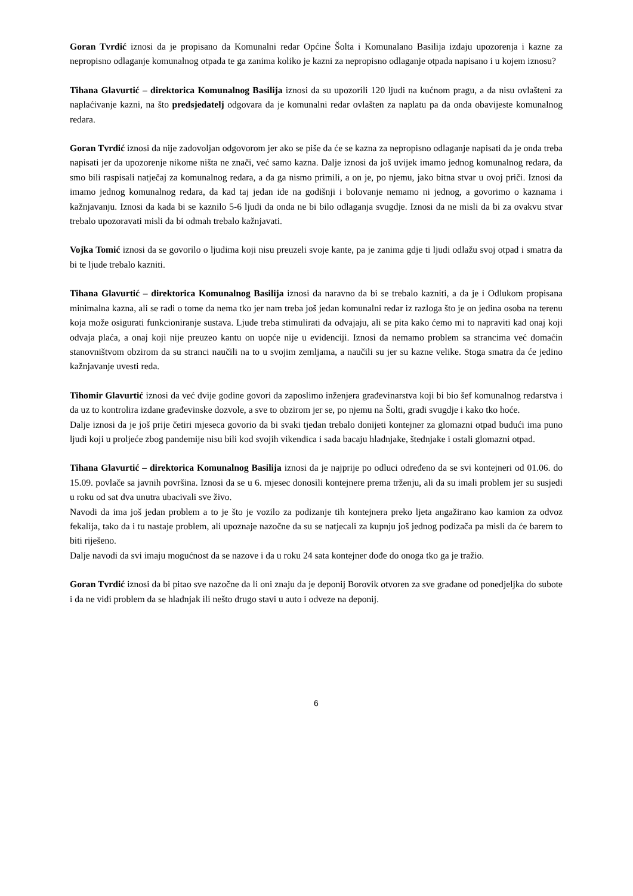Goran Tvrdić iznosi da je propisano da Komunalni redar Općine Šolta i Komunalano Basilija izdaju upozorenja i kazne za nepropisno odlaganje komunalnog otpada te ga zanima koliko je kazni za nepropisno odlaganje otpada napisano i u kojem iznosu?
Tihana Glavurtić – direktorica Komunalnog Basilija iznosi da su upozorili 120 ljudi na kućnom pragu, a da nisu ovlašteni za naplaćivanje kazni, na što predsjedatelj odgovara da je komunalni redar ovlašten za naplatu pa da onda obavijeste komunalnog redara.
Goran Tvrdić iznosi da nije zadovoljan odgovorom jer ako se piše da će se kazna za nepropisno odlaganje napisati da je onda treba napisati jer da upozorenje nikome ništa ne znači, već samo kazna. Dalje iznosi da još uvijek imamo jednog komunalnog redara, da smo bili raspisali natječaj za komunalnog redara, a da ga nismo primili, a on je, po njemu, jako bitna stvar u ovoj priči. Iznosi da imamo jednog komunalnog redara, da kad taj jedan ide na godišnji i bolovanje nemamo ni jednog, a govorimo o kaznama i kažnjavanju. Iznosi da kada bi se kaznilo 5-6 ljudi da onda ne bi bilo odlaganja svugdje. Iznosi da ne misli da bi za ovakvu stvar trebalo upozoravati misli da bi odmah trebalo kažnjavati.
Vojka Tomić iznosi da se govorilo o ljudima koji nisu preuzeli svoje kante, pa je zanima gdje ti ljudi odlažu svoj otpad i smatra da bi te ljude trebalo kazniti.
Tihana Glavurtić – direktorica Komunalnog Basilija iznosi da naravno da bi se trebalo kazniti, a da je i Odlukom propisana minimalna kazna, ali se radi o tome da nema tko jer nam treba još jedan komunalni redar iz razloga što je on jedina osoba na terenu koja može osigurati funkcioniranje sustava. Ljude treba stimulirati da odvajaju, ali se pita kako ćemo mi to napraviti kad onaj koji odvaja plaća, a onaj koji nije preuzeo kantu on uopće nije u evidenciji. Iznosi da nemamo problem sa strancima već domaćin stanovništvom obzirom da su stranci naučili na to u svojim zemljama, a naučili su jer su kazne velike. Stoga smatra da će jedino kažnjavanje uvesti reda.
Tihomir Glavurtić iznosi da već dvije godine govori da zaposlimo inženjera građevinarstva koji bi bio šef komunalnog redarstva i da uz to kontrolira izdane građevinske dozvole, a sve to obzirom jer se, po njemu na Šolti, gradi svugdje i kako tko hoće.
Dalje iznosi da je još prije četiri mjeseca govorio da bi svaki tjedan trebalo donijeti kontejner za glomazni otpad budući ima puno ljudi koji u proljeće zbog pandemije nisu bili kod svojih vikendica i sada bacaju hladnjake, štednjake i ostali glomazni otpad.
Tihana Glavurtić – direktorica Komunalnog Basilija iznosi da je najprije po odluci određeno da se svi kontejneri od 01.06. do 15.09. povlače sa javnih površina. Iznosi da se u 6. mjesec donosili kontejnere prema trženju, ali da su imali problem jer su susjedi u roku od sat dva unutra ubacivali sve živo.
Navodi da ima još jedan problem a to je što je vozilo za podizanje tih kontejnera preko ljeta angažirano kao kamion za odvoz fekalija, tako da i tu nastaje problem, ali upoznaje nazočne da su se natjecali za kupnju još jednog podizača pa misli da će barem to biti riješeno.
Dalje navodi da svi imaju mogućnost da se nazove i da u roku 24 sata kontejner dođe do onoga tko ga je tražio.
Goran Tvrdić iznosi da bi pitao sve nazočne da li oni znaju da je deponij Borovik otvoren za sve građane od ponedjeljka do subote i da ne vidi problem da se hladnjak ili nešto drugo stavi u auto i odveze na deponij.
6